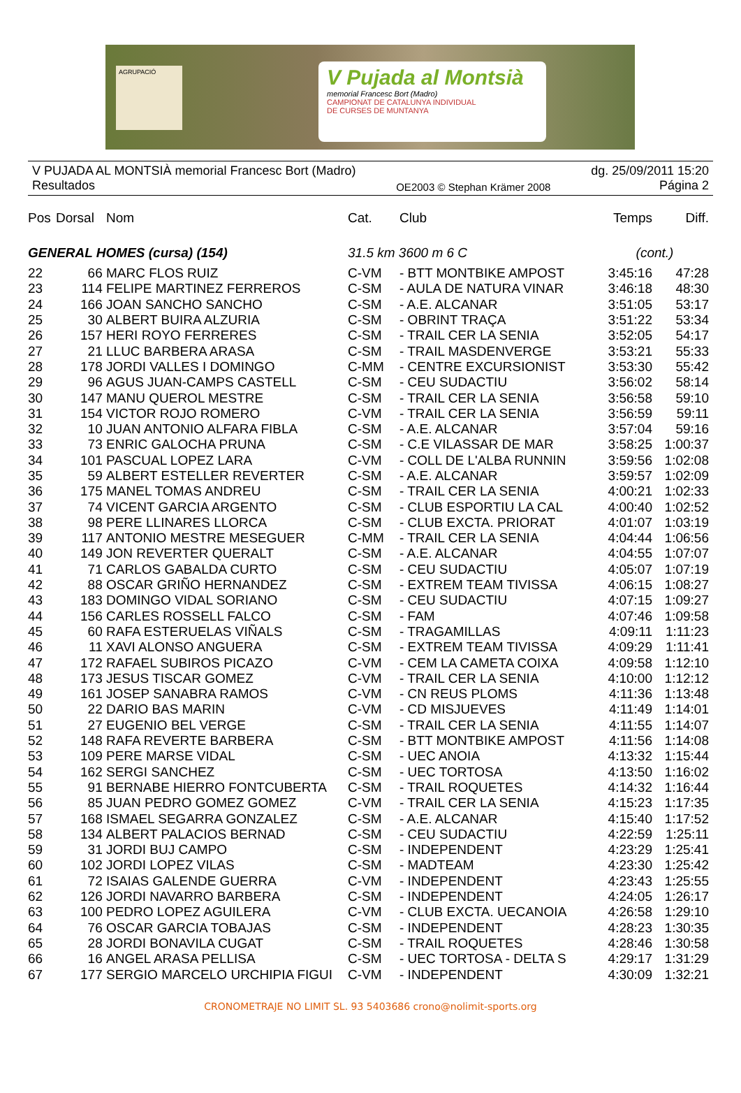AGRUPACIÓ
V Pujada al Montsià
memorial Francesc Bort (Madro)
CAMPIONAT DE CATALUNYA INDIVIDUAL
DE CURSES DE MUNTANYA
V PUJADA AL MONTSIÀ memorial Francesc Bort (Madro)
Resultados
OE2003 © Stephan Krämer 2008
dg. 25/09/2011 15:20
Página 2
| Pos | Dorsal | Nom | Cat. | Club | Temps | Diff. |
| --- | --- | --- | --- | --- | --- | --- |
| GENERAL HOMES (cursa) (154) | | | 31.5 km 3600 m 6 C | | (cont.) | |
| 22 | 66 | MARC FLOS RUIZ | C-VM | - BTT MONTBIKE AMPOST | 3:45:16 | 47:28 |
| 23 | 114 | FELIPE MARTINEZ FERREROS | C-SM | - AULA DE NATURA VINAR | 3:46:18 | 48:30 |
| 24 | 166 | JOAN SANCHO SANCHO | C-SM | - A.E. ALCANAR | 3:51:05 | 53:17 |
| 25 | 30 | ALBERT BUIRA ALZURIA | C-SM | - OBRINT TRAÇA | 3:51:22 | 53:34 |
| 26 | 157 | HERI ROYO FERRERES | C-SM | - TRAIL CER LA SENIA | 3:52:05 | 54:17 |
| 27 | 21 | LLUC BARBERA ARASA | C-SM | - TRAIL MASDENVERGE | 3:53:21 | 55:33 |
| 28 | 178 | JORDI VALLES I DOMINGO | C-MM | - CENTRE EXCURSIONIST | 3:53:30 | 55:42 |
| 29 | 96 | AGUS JUAN-CAMPS CASTELL | C-SM | - CEU SUDACTIU | 3:56:02 | 58:14 |
| 30 | 147 | MANU QUEROL MESTRE | C-SM | - TRAIL CER LA SENIA | 3:56:58 | 59:10 |
| 31 | 154 | VICTOR ROJO ROMERO | C-VM | - TRAIL CER LA SENIA | 3:56:59 | 59:11 |
| 32 | 10 | JUAN ANTONIO ALFARA FIBLA | C-SM | - A.E. ALCANAR | 3:57:04 | 59:16 |
| 33 | 73 | ENRIC GALOCHA PRUNA | C-SM | - C.E VILASSAR DE MAR | 3:58:25 | 1:00:37 |
| 34 | 101 | PASCUAL LOPEZ LARA | C-VM | - COLL DE L'ALBA RUNNIN | 3:59:56 | 1:02:08 |
| 35 | 59 | ALBERT ESTELLER REVERTER | C-SM | - A.E. ALCANAR | 3:59:57 | 1:02:09 |
| 36 | 175 | MANEL TOMAS ANDREU | C-SM | - TRAIL CER LA SENIA | 4:00:21 | 1:02:33 |
| 37 | 74 | VICENT GARCIA ARGENTO | C-SM | - CLUB ESPORTIU LA CAL | 4:00:40 | 1:02:52 |
| 38 | 98 | PERE LLINARES LLORCA | C-SM | - CLUB EXCTA. PRIORAT | 4:01:07 | 1:03:19 |
| 39 | 117 | ANTONIO MESTRE MESEGUER | C-MM | - TRAIL CER LA SENIA | 4:04:44 | 1:06:56 |
| 40 | 149 | JON REVERTER QUERALT | C-SM | - A.E. ALCANAR | 4:04:55 | 1:07:07 |
| 41 | 71 | CARLOS GABALDA CURTO | C-SM | - CEU SUDACTIU | 4:05:07 | 1:07:19 |
| 42 | 88 | OSCAR GRIÑO HERNANDEZ | C-SM | - EXTREM TEAM TIVISSA | 4:06:15 | 1:08:27 |
| 43 | 183 | DOMINGO VIDAL SORIANO | C-SM | - CEU SUDACTIU | 4:07:15 | 1:09:27 |
| 44 | 156 | CARLES ROSSELL FALCO | C-SM | - FAM | 4:07:46 | 1:09:58 |
| 45 | 60 | RAFA ESTERUELAS VIÑALS | C-SM | - TRAGAMILLAS | 4:09:11 | 1:11:23 |
| 46 | 11 | XAVI ALONSO ANGUERA | C-SM | - EXTREM TEAM TIVISSA | 4:09:29 | 1:11:41 |
| 47 | 172 | RAFAEL SUBIROS PICAZO | C-VM | - CEM LA CAMETA COIXA | 4:09:58 | 1:12:10 |
| 48 | 173 | JESUS TISCAR GOMEZ | C-VM | - TRAIL CER LA SENIA | 4:10:00 | 1:12:12 |
| 49 | 161 | JOSEP SANABRA RAMOS | C-VM | - CN REUS PLOMS | 4:11:36 | 1:13:48 |
| 50 | 22 | DARIO BAS MARIN | C-VM | - CD MISJUEVES | 4:11:49 | 1:14:01 |
| 51 | 27 | EUGENIO BEL VERGE | C-SM | - TRAIL CER LA SENIA | 4:11:55 | 1:14:07 |
| 52 | 148 | RAFA REVERTE BARBERA | C-SM | - BTT MONTBIKE AMPOST | 4:11:56 | 1:14:08 |
| 53 | 109 | PERE MARSE VIDAL | C-SM | - UEC ANOIA | 4:13:32 | 1:15:44 |
| 54 | 162 | SERGI SANCHEZ | C-SM | - UEC TORTOSA | 4:13:50 | 1:16:02 |
| 55 | 91 | BERNABE HIERRO FONTCUBERTA | C-SM | - TRAIL ROQUETES | 4:14:32 | 1:16:44 |
| 56 | 85 | JUAN PEDRO GOMEZ GOMEZ | C-VM | - TRAIL CER LA SENIA | 4:15:23 | 1:17:35 |
| 57 | 168 | ISMAEL SEGARRA GONZALEZ | C-SM | - A.E. ALCANAR | 4:15:40 | 1:17:52 |
| 58 | 134 | ALBERT PALACIOS BERNAD | C-SM | - CEU SUDACTIU | 4:22:59 | 1:25:11 |
| 59 | 31 | JORDI BUJ CAMPO | C-SM | - INDEPENDENT | 4:23:29 | 1:25:41 |
| 60 | 102 | JORDI LOPEZ VILAS | C-SM | - MADTEAM | 4:23:30 | 1:25:42 |
| 61 | 72 | ISAIAS GALENDE GUERRA | C-VM | - INDEPENDENT | 4:23:43 | 1:25:55 |
| 62 | 126 | JORDI NAVARRO BARBERA | C-SM | - INDEPENDENT | 4:24:05 | 1:26:17 |
| 63 | 100 | PEDRO LOPEZ AGUILERA | C-VM | - CLUB EXCTA. UECANOIA | 4:26:58 | 1:29:10 |
| 64 | 76 | OSCAR GARCIA TOBAJAS | C-SM | - INDEPENDENT | 4:28:23 | 1:30:35 |
| 65 | 28 | JORDI BONAVILA CUGAT | C-SM | - TRAIL ROQUETES | 4:28:46 | 1:30:58 |
| 66 | 16 | ANGEL ARASA PELLISA | C-SM | - UEC TORTOSA - DELTA S | 4:29:17 | 1:31:29 |
| 67 | 177 | SERGIO MARCELO URCHIPIA FIGUI | C-VM | - INDEPENDENT | 4:30:09 | 1:32:21 |
CRONOMETRAJE NO LIMIT SL. 93 5403686 crono@nolimit-sports.org